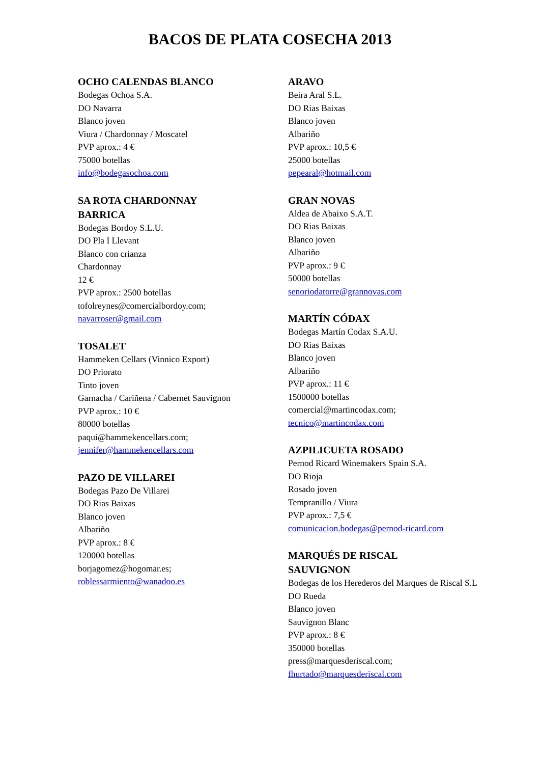BACOS DE PLATA COSECHA 2013
OCHO CALENDAS BLANCO
Bodegas Ochoa S.A.
DO Navarra
Blanco joven
Viura / Chardonnay / Moscatel
PVP aprox.: 4 €
75000 botellas
info@bodegasochoa.com
SA ROTA CHARDONNAY
BARRICA
Bodegas Bordoy S.L.U.
DO Pla I Llevant
Blanco con crianza
Chardonnay
12 €
PVP aprox.: 2500 botellas
tofolreynes@comercialbordoy.com;
navarroser@gmail.com
TOSALET
Hammeken Cellars (Vinnico Export)
DO Priorato
Tinto joven
Garnacha / Cariñena / Cabernet Sauvignon
PVP aprox.: 10 €
80000 botellas
paqui@hammekencellars.com;
jennifer@hammekencellars.com
PAZO DE VILLAREI
Bodegas Pazo De Villarei
DO Rias Baixas
Blanco joven
Albariño
PVP aprox.: 8 €
120000 botellas
borjagomez@hogomar.es;
roblessarmiento@wanadoo.es
ARAVO
Beira Aral S.L.
DO Rias Baixas
Blanco joven
Albariño
PVP aprox.: 10,5 €
25000 botellas
pepearal@hotmail.com
GRAN NOVAS
Aldea de Abaixo S.A.T.
DO Rias Baixas
Blanco joven
Albariño
PVP aprox.: 9 €
50000 botellas
senoriodatorre@grannovas.com
MARTÍN CÓDAX
Bodegas Martín Codax S.A.U.
DO Rias Baixas
Blanco joven
Albariño
PVP aprox.: 11 €
1500000 botellas
comercial@martincodax.com;
tecnico@martincodax.com
AZPILICUETA ROSADO
Pernod Ricard Winemakers Spain S.A.
DO Rioja
Rosado joven
Tempranillo / Viura
PVP aprox.: 7,5 €
comunicacion.bodegas@pernod-ricard.com
MARQUÉS DE RISCAL
SAUVIGNON
Bodegas de los Herederos del Marques de Riscal S.L
DO Rueda
Blanco joven
Sauvignon Blanc
PVP aprox.: 8 €
350000 botellas
press@marquesderiscal.com;
fhurtado@marquesderiscal.com